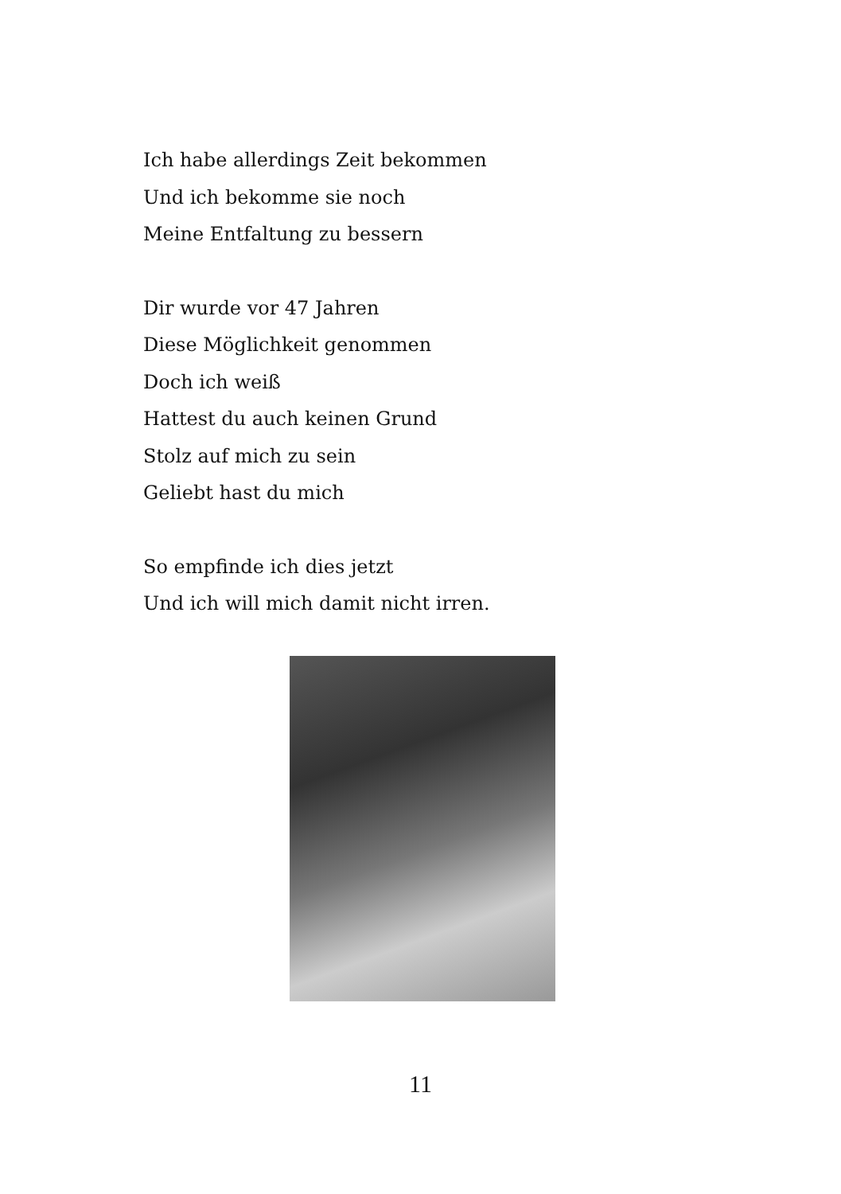Ich habe allerdings Zeit bekommen
Und ich bekomme sie noch
Meine Entfaltung zu bessern
Dir wurde vor 47 Jahren
Diese Möglichkeit genommen
Doch ich weiß
Hattest du auch keinen Grund
Stolz auf mich zu sein
Geliebt hast du mich
So empfinde ich dies jetzt
Und ich will mich damit nicht irren.
11